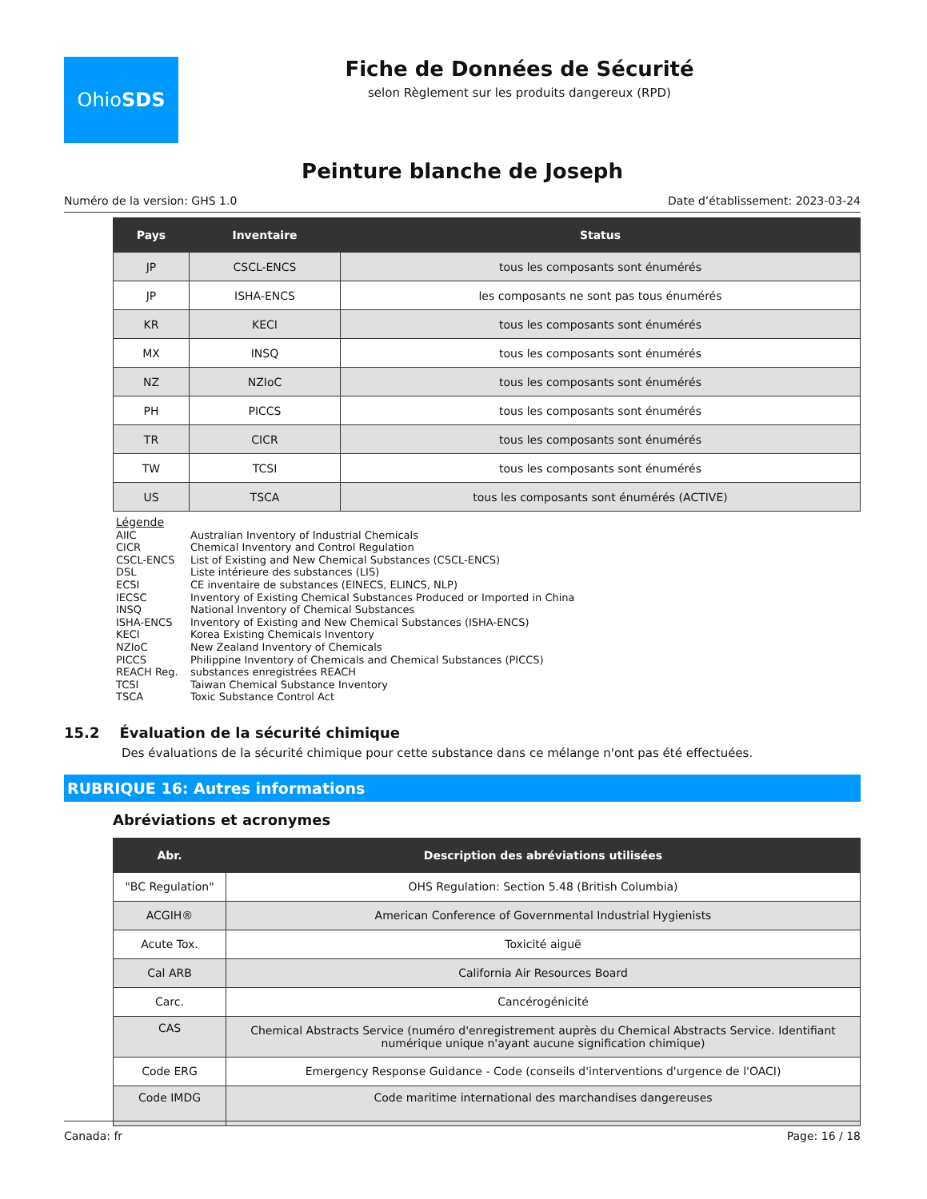Ohio SDS
Fiche de Données de Sécurité
selon Règlement sur les produits dangereux (RPD)
Peinture blanche de Joseph
Numéro de la version: GHS 1.0 Date d’établissement: 2023-03-24
| Pays | Inventaire | Status |
| --- | --- | --- |
| JP | CSCL-ENCS | tous les composants sont énumérés |
| JP | ISHA-ENCS | les composants ne sont pas tous énumérés |
| KR | KECI | tous les composants sont énumérés |
| MX | INSQ | tous les composants sont énumérés |
| NZ | NZIoC | tous les composants sont énumérés |
| PH | PICCS | tous les composants sont énumérés |
| TR | CICR | tous les composants sont énumérés |
| TW | TCSI | tous les composants sont énumérés |
| US | TSCA | tous les composants sont énumérés (ACTIVE) |
Légende
AIIC Australian Inventory of Industrial Chemicals
CICR Chemical Inventory and Control Regulation
CSCL-ENCS List of Existing and New Chemical Substances (CSCL-ENCS)
DSL Liste intérieure des substances (LIS)
ECSI CE inventaire de substances (EINECS, ELINCS, NLP)
IECSC Inventory of Existing Chemical Substances Produced or Imported in China
INSQ National Inventory of Chemical Substances
ISHA-ENCS Inventory of Existing and New Chemical Substances (ISHA-ENCS)
KECI Korea Existing Chemicals Inventory
NZIoC New Zealand Inventory of Chemicals
PICCS Philippine Inventory of Chemicals and Chemical Substances (PICCS)
REACH Reg. substances enregistrées REACH
TCSI Taiwan Chemical Substance Inventory
TSCA Toxic Substance Control Act
15.2 Évaluation de la sécurité chimique
Des évaluations de la sécurité chimique pour cette substance dans ce mélange n'ont pas été effectuées.
RUBRIQUE 16: Autres informations
Abréviations et acronymes
| Abr. | Description des abréviations utilisées |
| --- | --- |
| "BC Regulation" | OHS Regulation: Section 5.48 (British Columbia) |
| ACGIH® | American Conference of Governmental Industrial Hygienists |
| Acute Tox. | Toxicité aiguë |
| Cal ARB | California Air Resources Board |
| Carc. | Cancérogénicité |
| CAS | Chemical Abstracts Service (numéro d'enregistrement auprès du Chemical Abstracts Service. Identifiant numérique unique n'ayant aucune signification chimique) |
| Code ERG | Emergency Response Guidance - Code (conseils d'interventions d'urgence de l'OACI) |
| Code IMDG | Code maritime international des marchandises dangereuses |
Canada: fr Page: 16 / 18